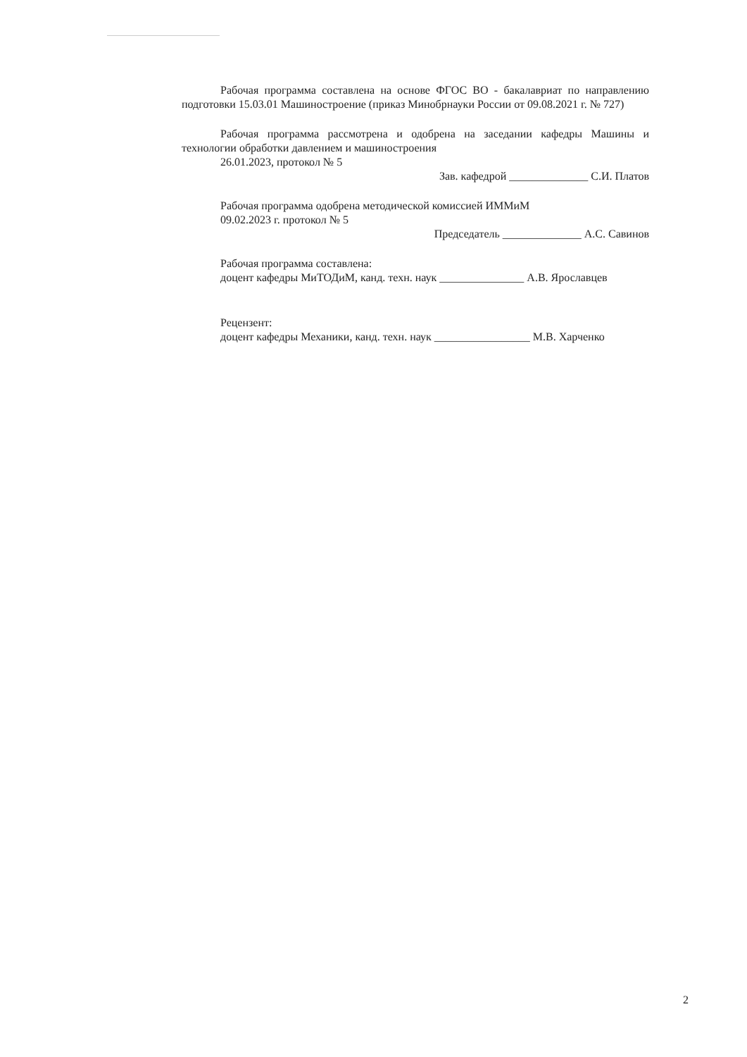Рабочая программа составлена на основе ФГОС ВО - бакалавриат по направлению подготовки 15.03.01 Машиностроение (приказ Минобрнауки России от 09.08.2021 г. № 727)
Рабочая программа рассмотрена и одобрена на заседании кафедры Машины и технологии обработки давлением и машиностроения
26.01.2023, протокол № 5
Зав. кафедрой ______________ С.И. Платов
Рабочая программа одобрена методической комиссией ИММиМ
09.02.2023 г. протокол № 5
Председатель ______________ А.С. Савинов
Рабочая программа составлена:
доцент кафедры МиТОДиМ, канд. техн. наук _______________ А.В. Ярославцев
Рецензент:
доцент кафедры Механики, канд. техн. наук _________________ М.В. Харченко
2